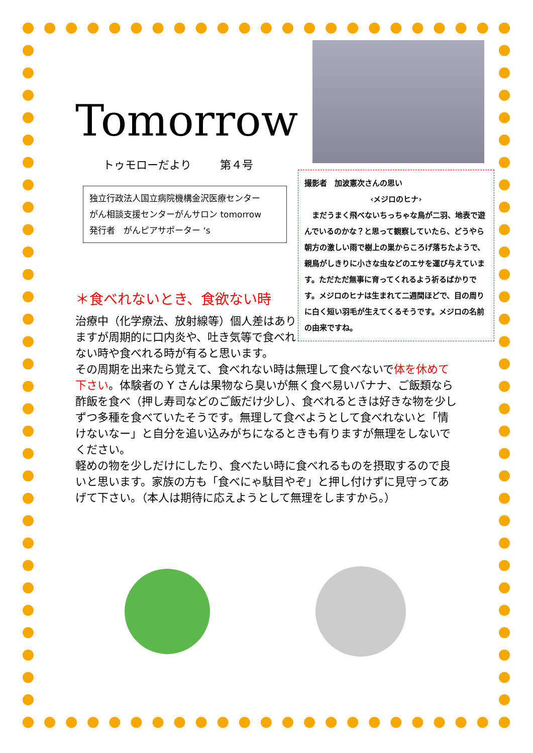Tomorrow
トゥモローだより 第４号
独立行政法人国立病院機構金沢医療センター
がん相談支援センターがんサロン tomorrow
発行者　がんピアサポーター ‘s
撮影者　加波憲次さんの思い
‹メジロのヒナ›
　まだうまく飛べないちっちゃな鳥が二羽、地表で遊んでいるのかな？と思って観察していたら、どうやら朝方の激しい雨で樹上の巣からころげ落ちたようで、親鳥がしきりに小さな虫などのエサを運び与えています。ただただ無事に育ってくれるよう祈るばかりです。メジロのヒナは生まれて二週間ほどで、目の周りに白く短い羽毛が生えてくるそうです。メジロの名前の由来ですね。
＊食べれないとき、食欲ない時
治療中（化学療法、放射線等）個人差はありますが周期的に口内炎や、吐き気等で食べれない時や食べれる時が有ると思います。
その周期を出来たら覚えて、食べれない時は無理して食べないで体を休めて下さい。体験者の Y さんは果物なら臭いが無く食べ易いバナナ、ご飯類なら酢飯を食べ（押し寿司などのご飯だけ少し）、食べれるときは好きな物を少しずつ多種を食べていたそうです。無理して食べようとして食べれないと「情けないなー」と自分を追い込みがちになるときも有りますが無理をしないでください。
軽めの物を少しだけにしたり、食べたい時に食べれるものを摂取するので良いと思います。家族の方も「食べにゃ駄目やぞ」と押し付けずに見守ってあげて下さい。（本人は期待に応えようとして無理をしますから。）